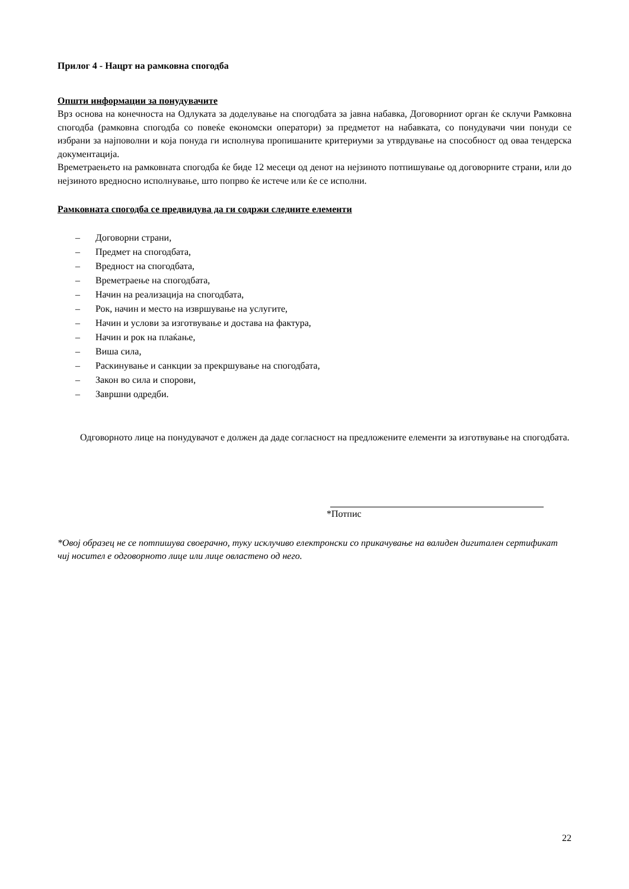Прилог 4 - Нацрт на рамковна спогодба
Општи информации за понудувачите
Врз основа на конечноста на Одлуката за доделување на спогодбата за јавна набавка, Договорниот орган ќе склучи Рамковна спогодба (рамковна спогодба со повеќе економски оператори) за предметот на набавката, со понудувачи чии понуди се избрани за најповолни и која понуда ги исполнува пропишаните критериуми за утврдување на способност од оваа тендерска документација.
Времетраењето на рамковната спогодба ќе биде 12 месеци од денот на нејзиното потпишување од договорните страни, или до нејзиното вредносно исполнување, што попрво ќе истече или ќе се исполни.
Рамковната спогодба се предвидува да ги содржи следните елементи
– Договорни страни,
– Предмет на спогодбата,
– Вредност на спогодбата,
– Времетраење на спогодбата,
– Начин на реализација на спогодбата,
– Рок, начин и место на извршување на услугите,
– Начин и услови за изготвување и достава на фактура,
– Начин и рок на плаќање,
– Виша сила,
– Раскинување и санкции за прекршување на спогодбата,
– Закон во сила и спорови,
– Завршни одредби.
Одговорното лице на понудувачот е должен да даде согласност на предложените елементи за изготвување на спогодбата.
*Потпис
*Овој образец не се потпишува своерачно, туку исклучиво електронски со прикачување на валиден дигитален сертификат чиј носител е одговорното лице или лице овластено од него.
22